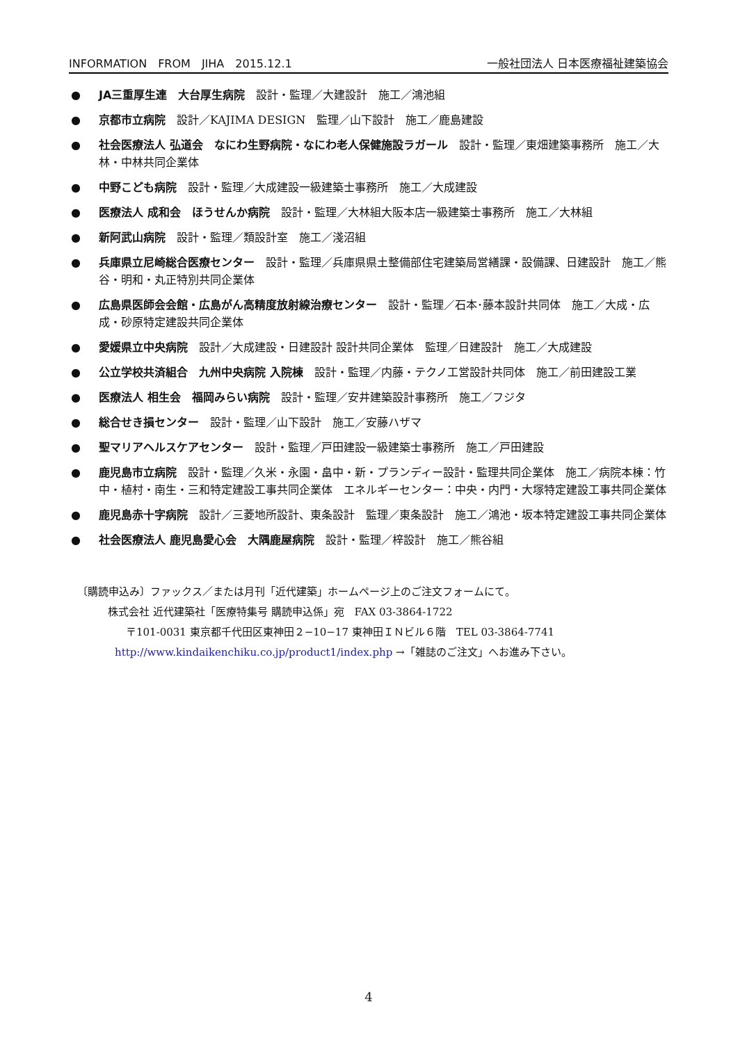INFORMATION　FROM　JIHA　2015.12.1 一般社団法人 日本医療福祉建築協会
● JA三重厚生連　大台厚生病院　設計・監理／大建設計　施工／鴻池組
● 京都市立病院　設計／KAJIMA DESIGN　監理／山下設計　施工／鹿島建設
● 社会医療法人 弘道会　なにわ生野病院・なにわ老人保健施設ラガール　設計・監理／東畑建築事務所　施工／大林・中林共同企業体
● 中野こども病院　設計・監理／大成建設一級建築士事務所　施工／大成建設
● 医療法人 成和会　ほうせんか病院　設計・監理／大林組大阪本店一級建築士事務所　施工／大林組
● 新阿武山病院　設計・監理／類設計室　施工／淺沼組
● 兵庫県立尼崎総合医療センター　設計・監理／兵庫県県土整備部住宅建築局営繕課・設備課、日建設計　施工／熊谷・明和・丸正特別共同企業体
● 広島県医師会会館・広島がん高精度放射線治療センター　設計・監理／石本･藤本設計共同体　施工／大成・広成・砂原特定建設共同企業体
● 愛媛県立中央病院　設計／大成建設・日建設計 設計共同企業体　監理／日建設計　施工／大成建設
● 公立学校共済組合　九州中央病院 入院棟　設計・監理／内藤・テクノ工営設計共同体　施工／前田建設工業
● 医療法人 相生会　福岡みらい病院　設計・監理／安井建築設計事務所　施工／フジタ
● 総合せき損センター　設計・監理／山下設計　施工／安藤ハザマ
● 聖マリアヘルスケアセンター　設計・監理／戸田建設一級建築士事務所　施工／戸田建設
● 鹿児島市立病院　設計・監理／久米・永園・畠中・新・プランディー設計・監理共同企業体　施工／病院本棟：竹中・植村・南生・三和特定建設工事共同企業体　エネルギーセンター：中央・内門・大塚特定建設工事共同企業体
● 鹿児島赤十字病院　設計／三菱地所設計、東条設計　監理／東条設計　施工／鴻池・坂本特定建設工事共同企業体
● 社会医療法人 鹿児島愛心会　大隅鹿屋病院　設計・監理／梓設計　施工／熊谷組
〔購読申込み〕ファックス／または月刊「近代建築」ホームページ上のご注文フォームにて。
株式会社 近代建築社「医療特集号 購読申込係」宛　FAX 03-3864-1722
〒101-0031 東京都千代田区東神田２−10−17 東神田ＩＮビル６階　TEL 03-3864-7741
http://www.kindaikenchiku.co.jp/product1/index.php →「雑誌のご注文」へお進み下さい。
4